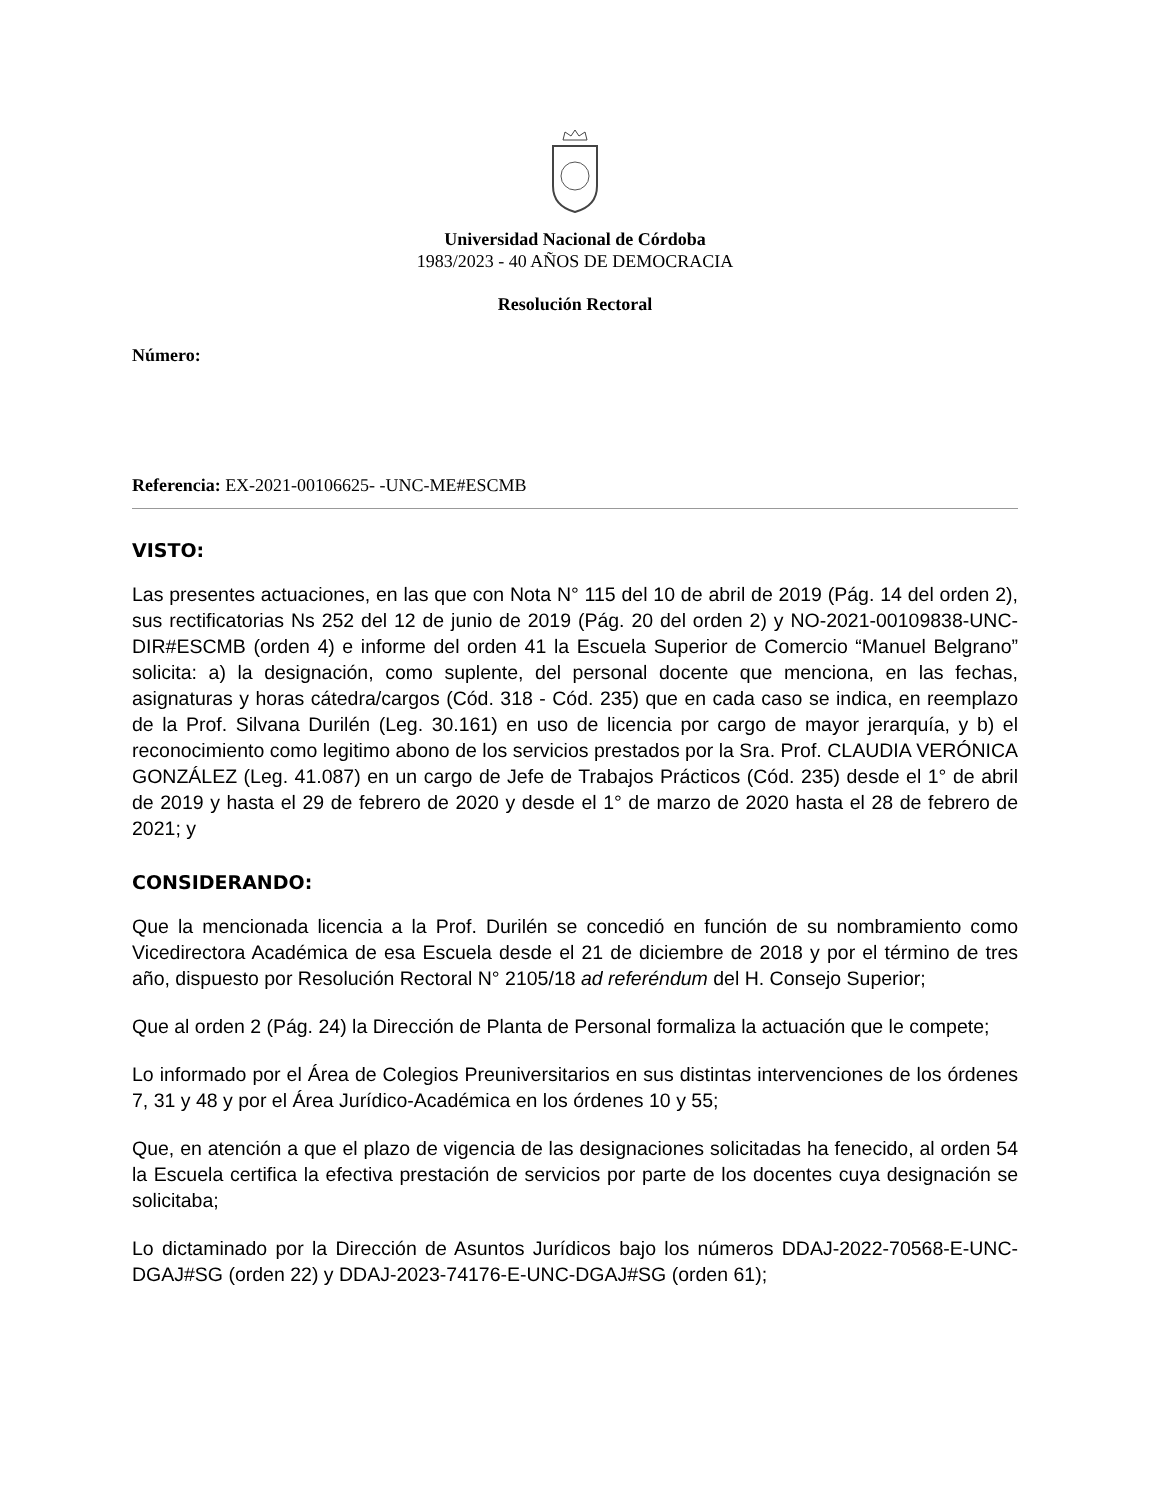Universidad Nacional de Córdoba
1983/2023 - 40 AÑOS DE DEMOCRACIA
Resolución Rectoral
Número:
Referencia: EX-2021-00106625- -UNC-ME#ESCMB
VISTO:
Las presentes actuaciones, en las que con Nota N° 115 del 10 de abril de 2019 (Pág. 14 del orden 2), sus rectificatorias Ns 252 del 12 de junio de 2019 (Pág. 20 del orden 2) y NO-2021-00109838-UNC-DIR#ESCMB (orden 4) e informe del orden 41 la Escuela Superior de Comercio “Manuel Belgrano” solicita: a) la designación, como suplente, del personal docente que menciona, en las fechas, asignaturas y horas cátedra/cargos (Cód. 318 - Cód. 235) que en cada caso se indica, en reemplazo de la Prof. Silvana Durilén (Leg. 30.161) en uso de licencia por cargo de mayor jerarquía, y b) el reconocimiento como legitimo abono de los servicios prestados por la Sra. Prof. CLAUDIA VERÓNICA GONZÁLEZ (Leg. 41.087) en un cargo de Jefe de Trabajos Prácticos (Cód. 235) desde el 1° de abril de 2019 y hasta el 29 de febrero de 2020 y desde el 1° de marzo de 2020 hasta el 28 de febrero de 2021; y
CONSIDERANDO:
Que la mencionada licencia a la Prof. Durilén se concedió en función de su nombramiento como Vicedirectora Académica de esa Escuela desde el 21 de diciembre de 2018 y por el término de tres año, dispuesto por Resolución Rectoral N° 2105/18 ad referéndum del H. Consejo Superior;
Que al orden 2 (Pág. 24) la Dirección de Planta de Personal formaliza la actuación que le compete;
Lo informado por el Área de Colegios Preuniversitarios en sus distintas intervenciones de los órdenes 7, 31 y 48 y por el Área Jurídico-Académica en los órdenes 10 y 55;
Que, en atención a que el plazo de vigencia de las designaciones solicitadas ha fenecido, al orden 54 la Escuela certifica la efectiva prestación de servicios por parte de los docentes cuya designación se solicitaba;
Lo dictaminado por la Dirección de Asuntos Jurídicos bajo los números DDAJ-2022-70568-E-UNC-DGAJ#SG (orden 22) y DDAJ-2023-74176-E-UNC-DGAJ#SG (orden 61);